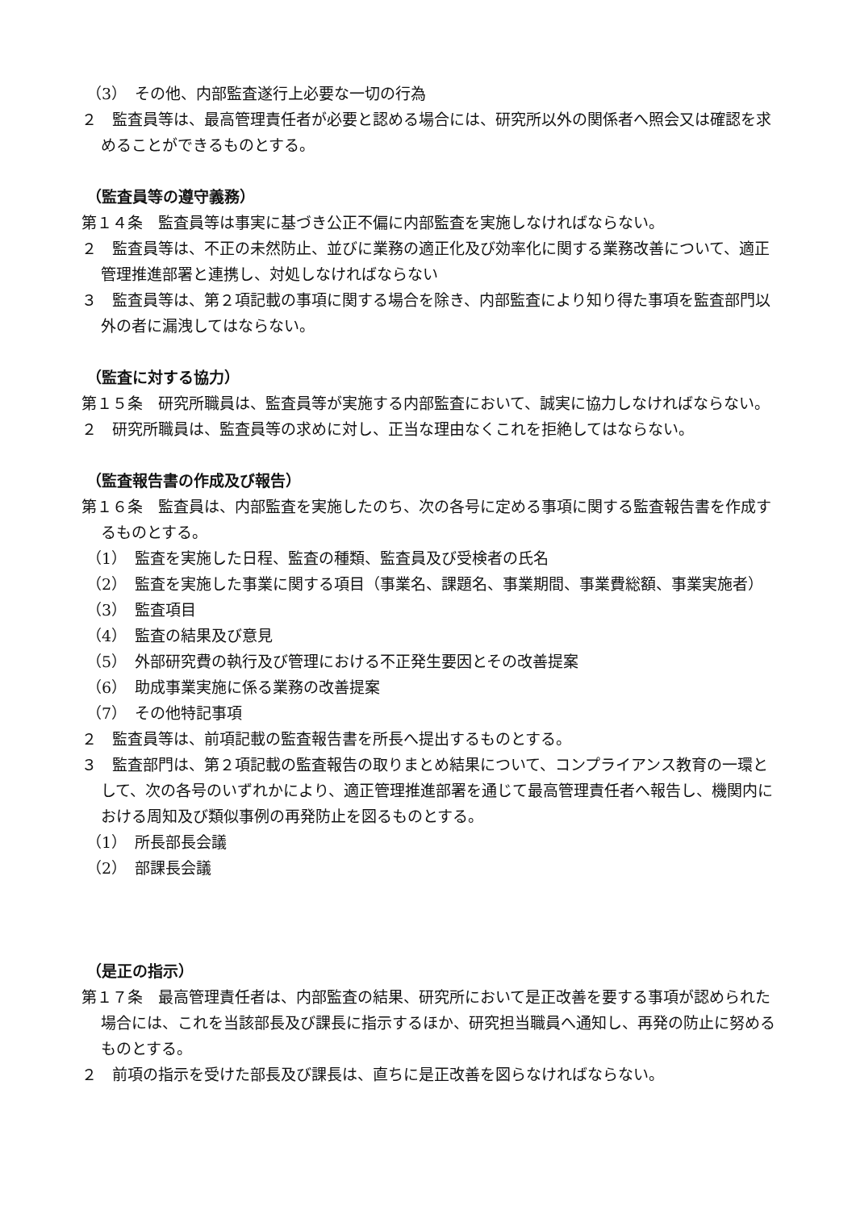（3）　その他、内部監査遂行上必要な一切の行為
２　監査員等は、最高管理責任者が必要と認める場合には、研究所以外の関係者へ照会又は確認を求めることができるものとする。
（監査員等の遵守義務）
第１４条　監査員等は事実に基づき公正不偏に内部監査を実施しなければならない。
２　監査員等は、不正の未然防止、並びに業務の適正化及び効率化に関する業務改善について、適正管理推進部署と連携し、対処しなければならない
３　監査員等は、第２項記載の事項に関する場合を除き、内部監査により知り得た事項を監査部門以外の者に漏洩してはならない。
（監査に対する協力）
第１５条　研究所職員は、監査員等が実施する内部監査において、誠実に協力しなければならない。
２　研究所職員は、監査員等の求めに対し、正当な理由なくこれを拒絶してはならない。
（監査報告書の作成及び報告）
第１６条　監査員は、内部監査を実施したのち、次の各号に定める事項に関する監査報告書を作成するものとする。
（1）　監査を実施した日程、監査の種類、監査員及び受検者の氏名
（2）　監査を実施した事業に関する項目（事業名、課題名、事業期間、事業費総額、事業実施者）
（3）　監査項目
（4）　監査の結果及び意見
（5）　外部研究費の執行及び管理における不正発生要因とその改善提案
（6）　助成事業実施に係る業務の改善提案
（7）　その他特記事項
２　監査員等は、前項記載の監査報告書を所長へ提出するものとする。
３　監査部門は、第２項記載の監査報告の取りまとめ結果について、コンプライアンス教育の一環として、次の各号のいずれかにより、適正管理推進部署を通じて最高管理責任者へ報告し、機関内における周知及び類似事例の再発防止を図るものとする。
（1）　所長部長会議
（2）　部課長会議
（是正の指示）
第１７条　最高管理責任者は、内部監査の結果、研究所において是正改善を要する事項が認められた場合には、これを当該部長及び課長に指示するほか、研究担当職員へ通知し、再発の防止に努めるものとする。
２　前項の指示を受けた部長及び課長は、直ちに是正改善を図らなければならない。